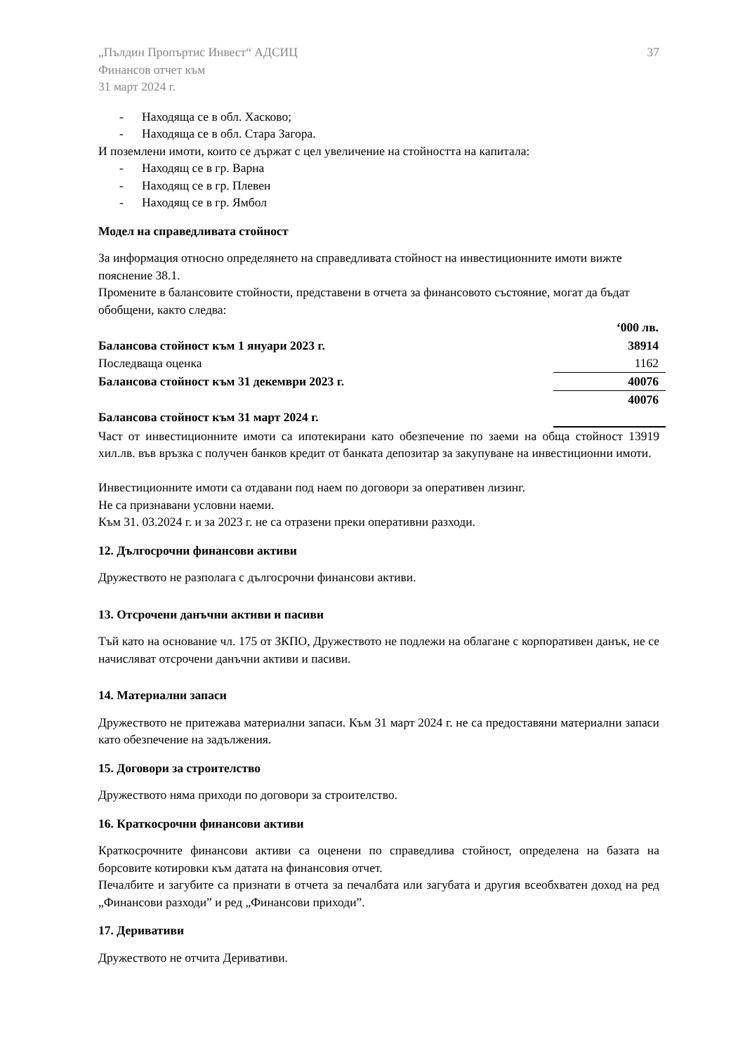„Пълдин Пропъртис Инвест“ АДСИЦ
Финансов отчет към
31 март 2024 г.
37
- Находяща се в обл. Хасково;
- Находяща се в обл. Стара Загора.
И поземлени имоти, които се държат с цел увеличение на стойността на капитала:
- Находящ се в гр. Варна
- Находящ се в гр. Плевен
- Находящ се в гр. Ямбол
Модел на справедливата стойност
За информация относно определянето на справедливата стойност на инвестиционните имоти вижте пояснение 38.1.
Промените в балансовите стойности, представени в отчета за финансовото състояние, могат да бъдат обобщени, както следва:
| | ‘000 лв. |
| Балансова стойност към 1 януари 2023 г. | 38914 |
| Последваща оценка | 1162 |
| Балансова стойност към 31 декември 2023 г. | 40076 |
| | 40076 |
| Балансова стойност към 31 март 2024 г. | |
Част от инвестиционните имоти са ипотекирани като обезпечение по заеми на обща стойност 13919 хил.лв. във връзка с получен банков кредит от банката депозитар за закупуване на инвестиционни имоти.
Инвестиционните имоти са отдавани под наем по договори за оперативен лизинг.
Не са признавани условни наеми.
Към 31. 03.2024 г. и за 2023 г. не са отразени преки оперативни разходи.
12. Дългосрочни финансови активи
Дружеството не разполага с дългосрочни финансови активи.
13. Отсрочени данъчни активи и пасиви
Тъй като на основание чл. 175 от ЗКПО, Дружеството не подлежи на облагане с корпоративен данък, не се начисляват отсрочени данъчни активи и пасиви.
14. Материални запаси
Дружеството не притежава материални запаси. Към 31 март 2024 г. не са предоставяни материални запаси като обезпечение на задължения.
15. Договори за строителство
Дружеството няма приходи по договори за строителство.
16. Краткосрочни финансови активи
Краткосрочните финансови активи са оценени по справедлива стойност, определена на базата на борсовите котировки към датата на финансовия отчет.
Печалбите и загубите са признати в отчета за печалбата или загубата и другия всеобхватен доход на ред „Финансови разходи” и ред „Финансови приходи”.
17. Деривативи
Дружеството не отчита Деривативи.